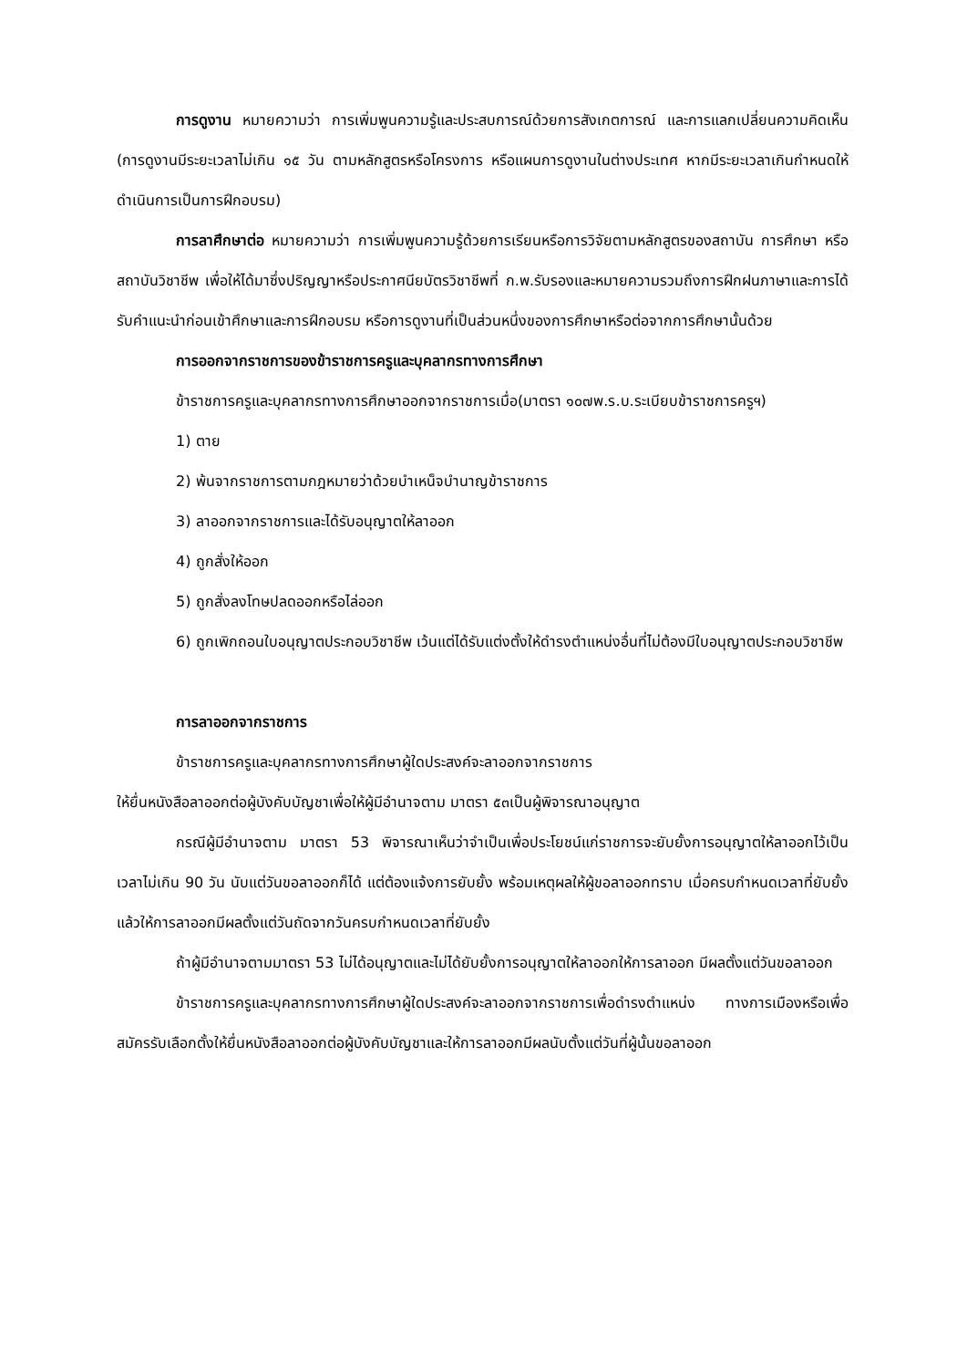การดูงาน หมายความว่า การเพิ่มพูนความรู้และประสบการณ์ด้วยการสังเกตการณ์ และการแลกเปลี่ยนความคิดเห็น (การดูงานมีระยะเวลาไม่เกิน ๑๕ วัน ตามหลักสูตรหรือโครงการ หรือแผนการดูงานในต่างประเทศ หากมีระยะเวลาเกินกำหนดให้ดำเนินการเป็นการฝึกอบรม)
การลาศึกษาต่อ หมายความว่า การเพิ่มพูนความรู้ด้วยการเรียนหรือการวิจัยตามหลักสูตรของสถาบัน การศึกษา หรือสถาบันวิชาชีพ เพื่อให้ได้มาซึ่งปริญญาหรือประกาศนียบัตรวิชาชีพที่ ก.พ.รับรองและหมายความรวมถึงการฝึกฝนภาษาและการได้รับคำแนะนำก่อนเข้าศึกษาและการฝึกอบรม หรือการดูงานที่เป็นส่วนหนึ่งของการศึกษาหรือต่อจากการศึกษานั้นด้วย
การออกจากราชการของข้าราชการครูและบุคลากรทางการศึกษา
ข้าราชการครูและบุคลากรทางการศึกษาออกจากราชการเมื่อ(มาตรา ๑๐๗พ.ร.บ.ระเบียบข้าราชการครูฯ)
1) ตาย
2) พ้นจากราชการตามกฎหมายว่าด้วยบำเหน็จบำนาญข้าราชการ
3) ลาออกจากราชการและได้รับอนุญาตให้ลาออก
4) ถูกสั่งให้ออก
5) ถูกสั่งลงโทษปลดออกหรือไล่ออก
6) ถูกเพิกถอนใบอนุญาตประกอบวิชาชีพ เว้นแต่ได้รับแต่งตั้งให้ดำรงตำแหน่งอื่นที่ไม่ต้องมีใบอนุญาตประกอบวิชาชีพ
การลาออกจากราชการ
ข้าราชการครูและบุคลากรทางการศึกษาผู้ใดประสงค์จะลาออกจากราชการ
ให้ยื่นหนังสือลาออกต่อผู้บังคับบัญชาเพื่อให้ผู้มีอำนาจตาม มาตรา ๕๓เป็นผู้พิจารณาอนุญาต
กรณีผู้มีอำนาจตาม มาตรา 53 พิจารณาเห็นว่าจำเป็นเพื่อประโยชน์แก่ราชการจะยับยั้งการอนุญาตให้ลาออกไว้เป็นเวลาไม่เกิน 90 วัน นับแต่วันขอลาออกก็ได้ แต่ต้องแจ้งการยับยั้ง พร้อมเหตุผลให้ผู้ขอลาออกทราบ เมื่อครบกำหนดเวลาที่ยับยั้งแล้วให้การลาออกมีผลตั้งแต่วันถัดจากวันครบกำหนดเวลาที่ยับยั้ง
ถ้าผู้มีอำนาจตามมาตรา 53 ไม่ได้อนุญาตและไม่ได้ยับยั้งการอนุญาตให้ลาออกให้การลาออก มีผลตั้งแต่วันขอลาออก
ข้าราชการครูและบุคลากรทางการศึกษาผู้ใดประสงค์จะลาออกจากราชการเพื่อดำรงตำแหน่ง ทางการเมืองหรือเพื่อสมัครรับเลือกตั้งให้ยื่นหนังสือลาออกต่อผู้บังคับบัญชาและให้การลาออกมีผลนับตั้งแต่วันที่ผู้นั้นขอลาออก